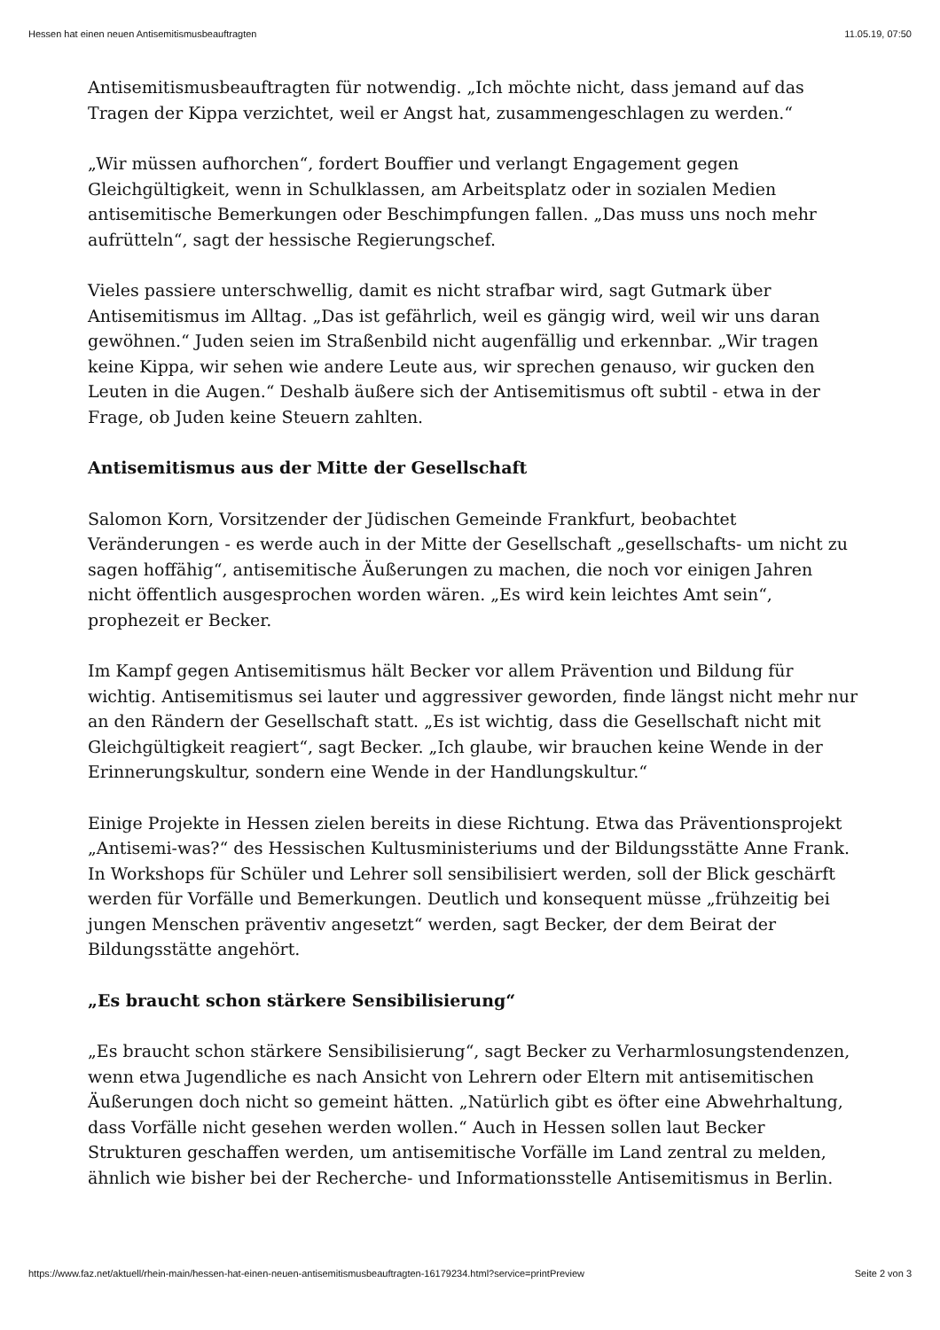Hessen hat einen neuen Antisemitismusbeauftragten 11.05.19, 07:50
Antisemitismusbeauftragten für notwendig. „Ich möchte nicht, dass jemand auf das Tragen der Kippa verzichtet, weil er Angst hat, zusammengeschlagen zu werden.“
„Wir müssen aufhorchen“, fordert Bouffier und verlangt Engagement gegen Gleichgültigkeit, wenn in Schulklassen, am Arbeitsplatz oder in sozialen Medien antisemitische Bemerkungen oder Beschimpfungen fallen. „Das muss uns noch mehr aufrütteln“, sagt der hessische Regierungschef.
Vieles passiere unterschwellig, damit es nicht strafbar wird, sagt Gutmark über Antisemitismus im Alltag. „Das ist gefährlich, weil es gängig wird, weil wir uns daran gewöhnen.“ Juden seien im Straßenbild nicht augenfällig und erkennbar. „Wir tragen keine Kippa, wir sehen wie andere Leute aus, wir sprechen genauso, wir gucken den Leuten in die Augen.“ Deshalb äußere sich der Antisemitismus oft subtil - etwa in der Frage, ob Juden keine Steuern zahlten.
Antisemitismus aus der Mitte der Gesellschaft
Salomon Korn, Vorsitzender der Jüdischen Gemeinde Frankfurt, beobachtet Veränderungen - es werde auch in der Mitte der Gesellschaft „gesellschafts- um nicht zu sagen hoffähig“, antisemitische Äußerungen zu machen, die noch vor einigen Jahren nicht öffentlich ausgesprochen worden wären. „Es wird kein leichtes Amt sein“, prophezeit er Becker.
Im Kampf gegen Antisemitismus hält Becker vor allem Prävention und Bildung für wichtig. Antisemitismus sei lauter und aggressiver geworden, finde längst nicht mehr nur an den Rändern der Gesellschaft statt. „Es ist wichtig, dass die Gesellschaft nicht mit Gleichgültigkeit reagiert“, sagt Becker. „Ich glaube, wir brauchen keine Wende in der Erinnerungskultur, sondern eine Wende in der Handlungskultur.“
Einige Projekte in Hessen zielen bereits in diese Richtung. Etwa das Präventionsprojekt „Antisemi-was?“ des Hessischen Kultusministeriums und der Bildungsstätte Anne Frank. In Workshops für Schüler und Lehrer soll sensibilisiert werden, soll der Blick geschärft werden für Vorfälle und Bemerkungen. Deutlich und konsequent müsse „frühzeitig bei jungen Menschen präventiv angesetzt“ werden, sagt Becker, der dem Beirat der Bildungsstätte angehört.
„Es braucht schon stärkere Sensibilisierung“
„Es braucht schon stärkere Sensibilisierung“, sagt Becker zu Verharmlosungstendenzen, wenn etwa Jugendliche es nach Ansicht von Lehrern oder Eltern mit antisemitischen Äußerungen doch nicht so gemeint hätten. „Natürlich gibt es öfter eine Abwehrhaltung, dass Vorfälle nicht gesehen werden wollen.“ Auch in Hessen sollen laut Becker Strukturen geschaffen werden, um antisemitische Vorfälle im Land zentral zu melden, ähnlich wie bisher bei der Recherche- und Informationsstelle Antisemitismus in Berlin.
https://www.faz.net/aktuell/rhein-main/hessen-hat-einen-neuen-antisemitismusbeauftragten-16179234.html?service=printPreview Seite 2 von 3